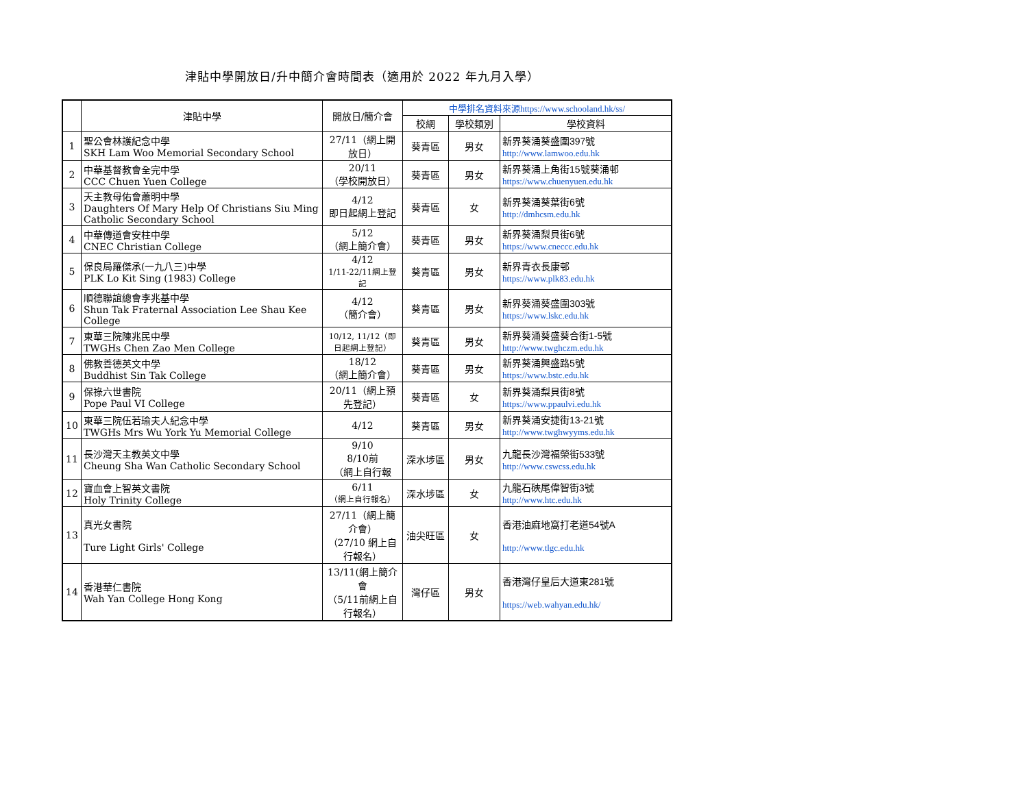津貼中學開放日/升中簡介會時間表（適用於 2022 年九月入學）
| | 津貼中學 | 開放日/簡介會 | 中學排名資料來源https://www.schooland.hk/ss/ | | |
| --- | --- | --- | --- | --- | --- |
| | | | 校網 | 學校類別 | 學校資料 |
| 1 | 聖公會林護紀念中學 SKH Lam Woo Memorial Secondary School | 27/11（網上開放日） | 葵青區 | 男女 | 新界葵涌葵盛圍397號 http://www.lamwoo.edu.hk |
| 2 | 中華基督教會全完中學 CCC Chuen Yuen College | 20/11 （學校開放日） | 葵青區 | 男女 | 新界葵涌上角街15號葵涌邨 https://www.chuenyuen.edu.hk |
| 3 | 天主教母佑會蕭明中學 Daughters Of Mary Help Of Christians Siu Ming Catholic Secondary School | 4/12 即日起網上登記 | 葵青區 | 女 | 新界葵涌葵葉街6號 http://dmhcsm.edu.hk |
| 4 | 中華傳道會安柱中學 CNEC Christian College | 5/12 （網上簡介會） | 葵青區 | 男女 | 新界葵涌梨貝街6號 https://www.cneccc.edu.hk |
| 5 | 保良局羅傑承(一九八三)中學 PLK Lo Kit Sing (1983) College | 4/12 1/11-22/11網上登記 | 葵青區 | 男女 | 新界青衣長康邨 https://www.plk83.edu.hk |
| 6 | 順德聯誼總會李兆基中學 Shun Tak Fraternal Association Lee Shau Kee College | 4/12 （簡介會） | 葵青區 | 男女 | 新界葵涌葵盛圍303號 https://www.lskc.edu.hk |
| 7 | 東華三院陳兆民中學 TWGHs Chen Zao Men College | 10/12, 11/12（即日起網上登記） | 葵青區 | 男女 | 新界葵涌葵盛葵合街1-5號 http://www.twghczm.edu.hk |
| 8 | 佛教善德英文中學 Buddhist Sin Tak College | 18/12 （網上簡介會） | 葵青區 | 男女 | 新界葵涌興盛路5號 https://www.bstc.edu.hk |
| 9 | 保祿六世書院 Pope Paul VI College | 20/11（網上預先登記） | 葵青區 | 女 | 新界葵涌梨貝街8號 https://www.ppaulvi.edu.hk |
| 10 | 東華三院伍若瑜夫人紀念中學 TWGHs Mrs Wu York Yu Memorial College | 4/12 | 葵青區 | 男女 | 新界葵涌安捷街13-21號 http://www.twghwyyms.edu.hk |
| 11 | 長沙灣天主教英文中學 Cheung Sha Wan Catholic Secondary School | 9/10 8/10前 （網上自行報 | 深水埗區 | 男女 | 九龍長沙灣福榮街533號 http://www.cswcss.edu.hk |
| 12 | 寶血會上智英文書院 Holy Trinity College | 6/11 （網上自行報名） | 深水埗區 | 女 | 九龍石硤尾偉智街3號 http://www.htc.edu.hk |
| 13 | 真光女書院 Ture Light Girls' College | 27/11（網上簡介會） （27/10 網上自行報名） | 油尖旺區 | 女 | 香港油麻地窩打老道54號A http://www.tlgc.edu.hk |
| 14 | 香港華仁書院 Wah Yan College Hong Kong | 13/11(網上簡介會 （5/11前網上自行報名） | 灣仔區 | 男女 | 香港灣仔皇后大道東281號 https://web.wahyan.edu.hk/ |